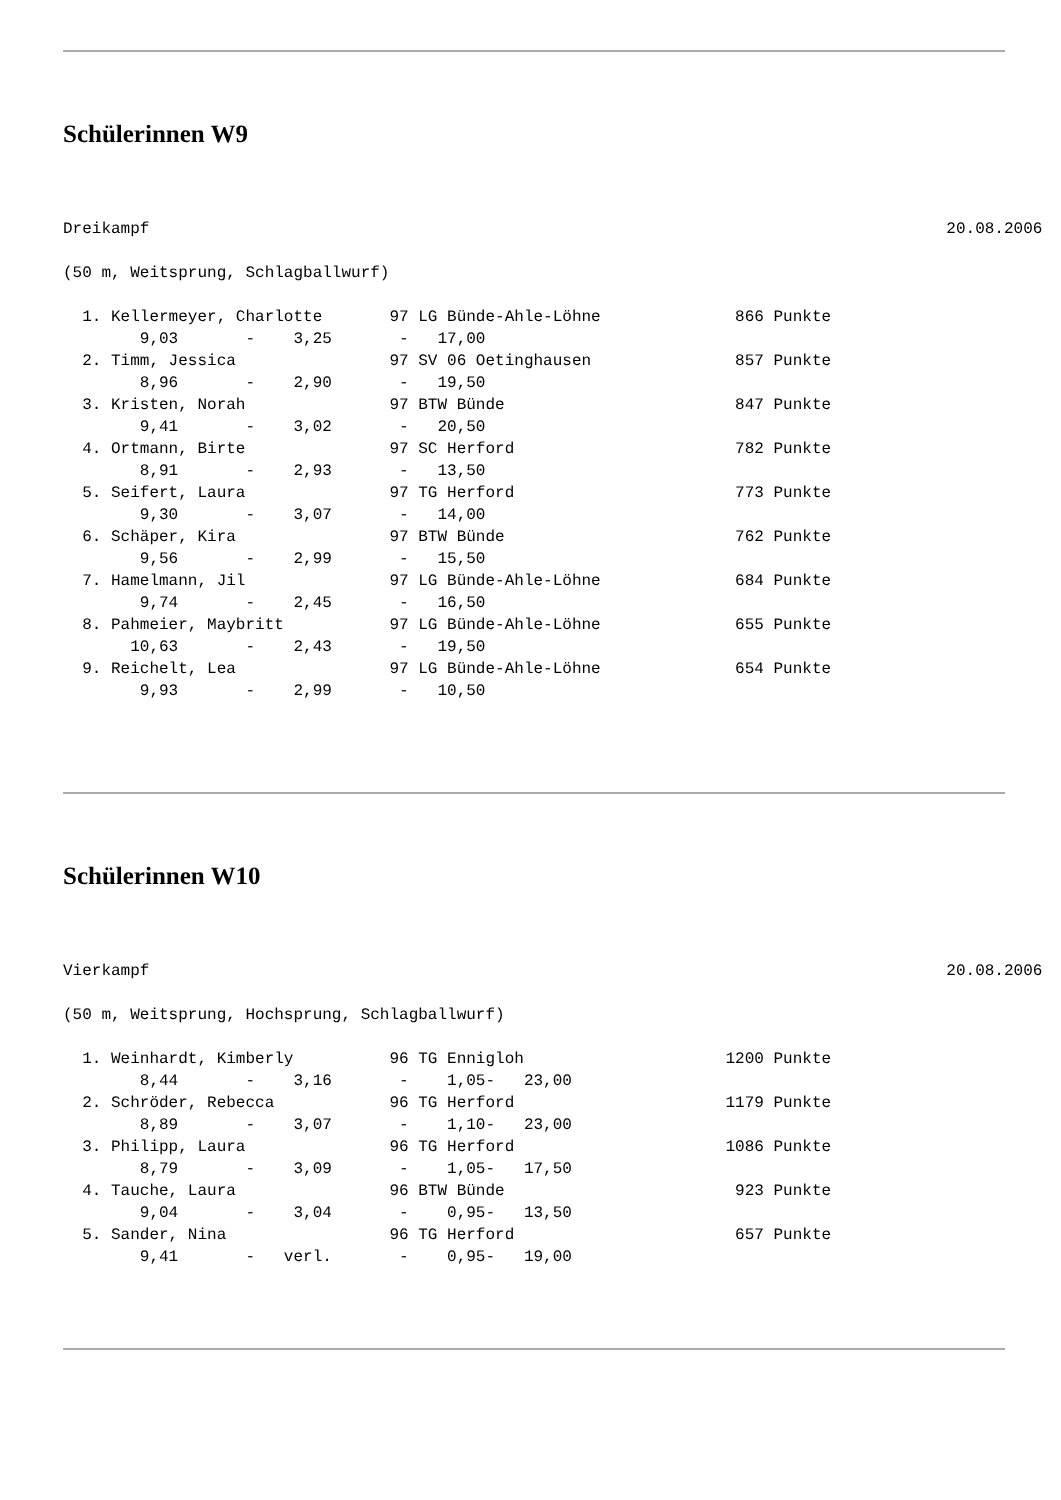Schülerinnen W9
Dreikampf                                                                                   20.08.2006

(50 m, Weitsprung, Schlagballwurf)

  1. Kellermeyer, Charlotte       97 LG Bünde-Ahle-Löhne              866 Punkte
        9,03       -    3,25       -   17,00
  2. Timm, Jessica                97 SV 06 Oetinghausen               857 Punkte
        8,96       -    2,90       -   19,50
  3. Kristen, Norah               97 BTW Bünde                        847 Punkte
        9,41       -    3,02       -   20,50
  4. Ortmann, Birte               97 SC Herford                       782 Punkte
        8,91       -    2,93       -   13,50
  5. Seifert, Laura               97 TG Herford                       773 Punkte
        9,30       -    3,07       -   14,00
  6. Schäper, Kira                97 BTW Bünde                        762 Punkte
        9,56       -    2,99       -   15,50
  7. Hamelmann, Jil               97 LG Bünde-Ahle-Löhne              684 Punkte
        9,74       -    2,45       -   16,50
  8. Pahmeier, Maybritt           97 LG Bünde-Ahle-Löhne              655 Punkte
       10,63       -    2,43       -   19,50
  9. Reichelt, Lea                97 LG Bünde-Ahle-Löhne              654 Punkte
        9,93       -    2,99       -   10,50
Schülerinnen W10
Vierkampf                                                                                   20.08.2006

(50 m, Weitsprung, Hochsprung, Schlagballwurf)

  1. Weinhardt, Kimberly          96 TG Ennigloh                     1200 Punkte
        8,44       -    3,16       -    1,05-   23,00
  2. Schröder, Rebecca            96 TG Herford                      1179 Punkte
        8,89       -    3,07       -    1,10-   23,00
  3. Philipp, Laura               96 TG Herford                      1086 Punkte
        8,79       -    3,09       -    1,05-   17,50
  4. Tauche, Laura                96 BTW Bünde                        923 Punkte
        9,04       -    3,04       -    0,95-   13,50
  5. Sander, Nina                 96 TG Herford                       657 Punkte
        9,41       -   verl.       -    0,95-   19,00